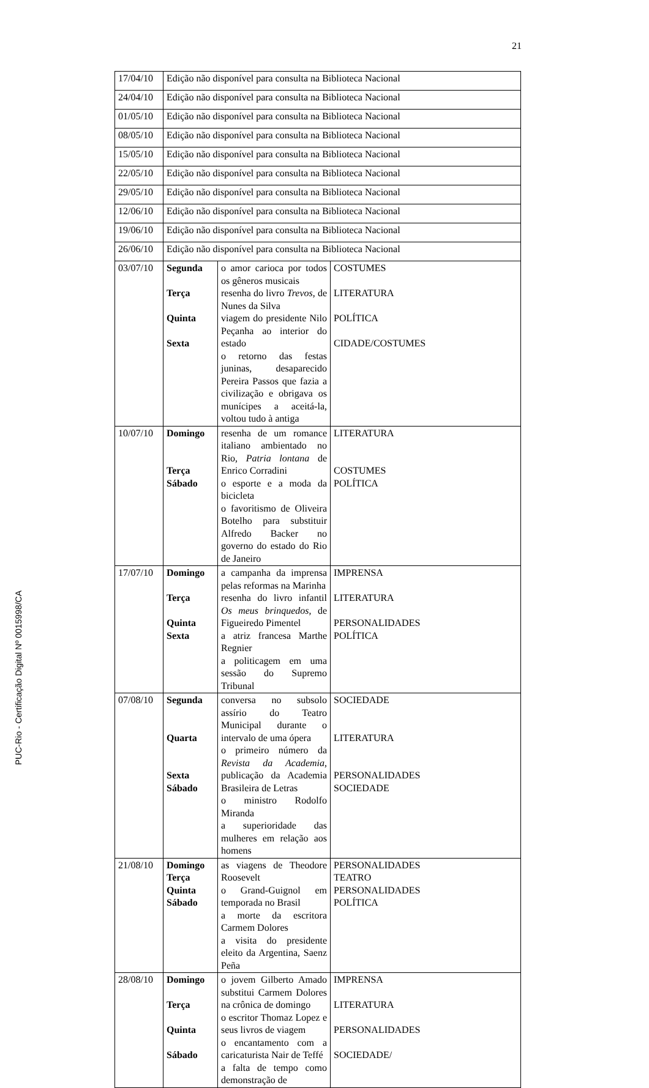21
PUC-Rio - Certificação Digital Nº 0015998/CA
| 17/04/10 | Edição não disponível para consulta na Biblioteca Nacional | | |
| 24/04/10 | Edição não disponível para consulta na Biblioteca Nacional | | |
| 01/05/10 | Edição não disponível para consulta na Biblioteca Nacional | | |
| 08/05/10 | Edição não disponível para consulta na Biblioteca Nacional | | |
| 15/05/10 | Edição não disponível para consulta na Biblioteca Nacional | | |
| 22/05/10 | Edição não disponível para consulta na Biblioteca Nacional | | |
| 29/05/10 | Edição não disponível para consulta na Biblioteca Nacional | | |
| 12/06/10 | Edição não disponível para consulta na Biblioteca Nacional | | |
| 19/06/10 | Edição não disponível para consulta na Biblioteca Nacional | | |
| 26/06/10 | Edição não disponível para consulta na Biblioteca Nacional | | |
| 03/07/10 | Segunda Terça Quinta Sexta | o amor carioca por todos os gêneros musicais resenha do livro Trevos , de Nunes da Silva viagem do presidente Nilo Peçanha ao interior do estado o retorno das festas juninas, desaparecido Pereira Passos que fazia a civilização e obrigava os munícipes a aceitá-la, voltou tudo à antiga | COSTUMES LITERATURA POLÍTICA CIDADE/COSTUMES |
| 10/07/10 | Domingo Terça Sábado | resenha de um romance italiano ambientado no Rio, Patria lontana de Enrico Corradini o esporte e a moda da bicicleta o favoritismo de Oliveira Botelho para substituir Alfredo Backer no governo do estado do Rio de Janeiro | LITERATURA COSTUMES POLÍTICA |
| 17/07/10 | Domingo Terça Quinta Sexta | a campanha da imprensa pelas reformas na Marinha resenha do livro infantil Os meus brinquedos , de Figueiredo Pimentel a atriz francesa Marthe Regnier a politicagem em uma sessão do Supremo Tribunal | IMPRENSA LITERATURA PERSONALIDADES POLÍTICA |
| 07/08/10 | Segunda Quarta Sexta Sábado | conversa no subsolo assírio do Teatro Municipal durante o intervalo de uma ópera o primeiro número da Revista da Academia , publicação da Academia Brasileira de Letras o ministro Rodolfo Miranda a superioridade das mulheres em relação aos homens | SOCIEDADE LITERATURA PERSONALIDADES SOCIEDADE |
| 21/08/10 | Domingo Terça Quinta Sábado | as viagens de Theodore Roosevelt o Grand-Guignol em temporada no Brasil a morte da escritora Carmem Dolores a visita do presidente eleito da Argentina, Saenz Peña | PERSONALIDADES TEATRO PERSONALIDADES POLÍTICA |
| 28/08/10 | Domingo Terça Quinta Sábado | o jovem Gilberto Amado substitui Carmem Dolores na crônica de domingo o escritor Thomaz Lopez e seus livros de viagem o encantamento com a caricaturista Nair de Teffé a falta de tempo como demonstração de | IMPRENSA LITERATURA PERSONALIDADES SOCIEDADE/ |